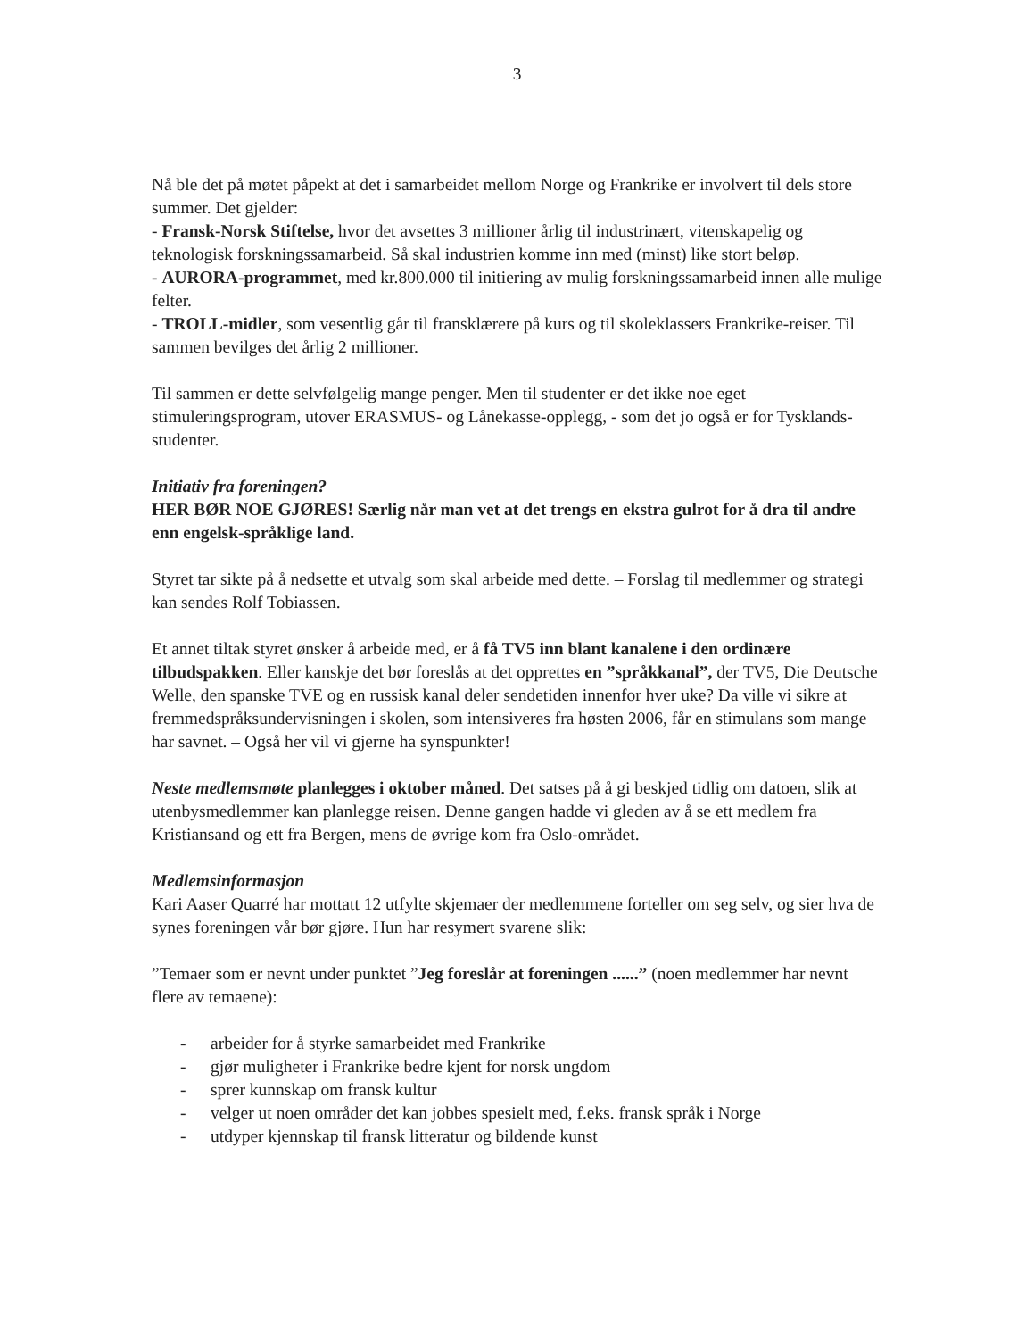3
Nå ble det på møtet påpekt at det i samarbeidet mellom Norge og Frankrike er involvert til dels store summer. Det gjelder:
- Fransk-Norsk Stiftelse, hvor det avsettes 3 millioner årlig til industrinært, vitenskapelig og teknologisk forskningssamarbeid. Så skal industrien komme inn med (minst) like stort beløp.
- AURORA-programmet, med kr.800.000 til initiering av mulig forskningssamarbeid innen alle mulige felter.
- TROLL-midler, som vesentlig går til fransklærere på kurs og til skoleklassers Frankrike-reiser. Til sammen bevilges det årlig 2 millioner.
Til sammen er dette selvfølgelig mange penger. Men til studenter er det ikke noe eget stimuleringsprogram, utover ERASMUS- og Lånekasse-opplegg, - som det jo også er for Tysklands-studenter.
Initiativ fra foreningen?
HER BØR NOE GJØRES! Særlig når man vet at det trengs en ekstra gulrot for å dra til andre enn engelsk-språklige land.
Styret tar sikte på å nedsette et utvalg som skal arbeide med dette. – Forslag til medlemmer og strategi kan sendes Rolf Tobiassen.
Et annet tiltak styret ønsker å arbeide med, er å få TV5 inn blant kanalene i den ordinære tilbudspakken. Eller kanskje det bør foreslås at det opprettes en ”språkkanal”, der TV5, Die Deutsche Welle, den spanske TVE og en russisk kanal deler sendetiden innenfor hver uke? Da ville vi sikre at fremmedspråksundervisningen i skolen, som intensiveres fra høsten 2006, får en stimulans som mange har savnet. – Også her vil vi gjerne ha synspunkter!
Neste medlemsmøte planlegges i oktober måned. Det satses på å gi beskjed tidlig om datoen, slik at utenbysmedlemmer kan planlegge reisen. Denne gangen hadde vi gleden av å se ett medlem fra Kristiansand og ett fra Bergen, mens de øvrige kom fra Oslo-området.
Medlemsinformasjon
Kari Aaser Quarré har mottatt 12 utfylte skjemaer der medlemmene forteller om seg selv, og sier hva de synes foreningen vår bør gjøre. Hun har resymert svarene slik:
”Temaer som er nevnt under punktet ”Jeg foreslår at foreningen ......” (noen medlemmer har nevnt flere av temaene):
- arbeider for å styrke samarbeidet med Frankrike
- gjør muligheter i Frankrike bedre kjent for norsk ungdom
- sprer kunnskap om fransk kultur
- velger ut noen områder det kan jobbes spesielt med, f.eks. fransk språk i Norge
- utdyper kjennskap til fransk litteratur og bildende kunst